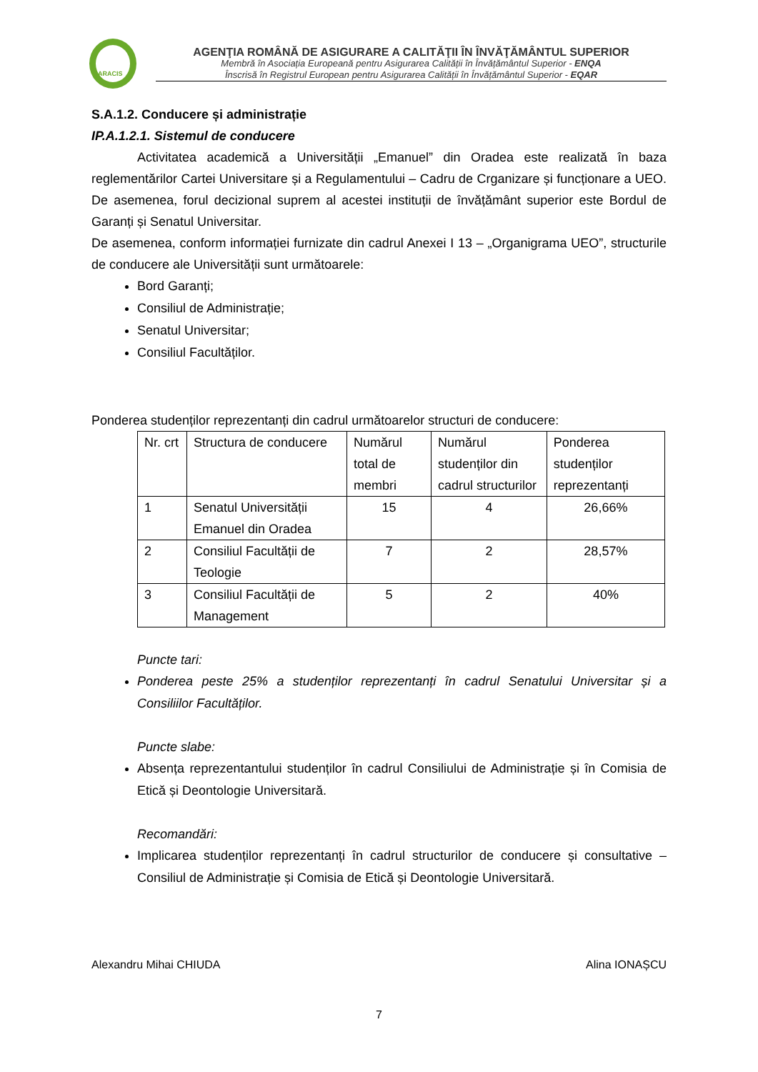ARACIS
AGENŢIA ROMÂNĂ DE ASIGURARE A CALITĂŢII ÎN ÎNVĂŢĂMÂNTUL SUPERIOR
Membră în Asociația Europeană pentru Asigurarea Calității în Învățământul Superior - ENQA
Înscrisă în Registrul European pentru Asigurarea Calității în Învățământul Superior - EQAR
S.A.1.2. Conducere și administrație
IP.A.1.2.1. Sistemul de conducere
Activitatea academică a Universității „Emanuel” din Oradea este realizată în baza reglementărilor Cartei Universitare și a Regulamentului – Cadru de Crganizare și funcționare a UEO. De asemenea, forul decizional suprem al acestei instituții de învățământ superior este Bordul de Garanți și Senatul Universitar.
De asemenea, conform informației furnizate din cadrul Anexei I 13 – „Organigrama UEO”, structurile de conducere ale Universității sunt următoarele:
Bord Garanți;
Consiliul de Administrație;
Senatul Universitar;
Consiliul Facultăților.
Ponderea studenților reprezentanți din cadrul următoarelor structuri de conducere:
| Nr. crt | Structura de conducere | Numărul total de membri | Numărul studenților din cadrul structurilor | Ponderea studenților reprezentanți |
| 1 | Senatul Universității Emanuel din Oradea | 15 | 4 | 26,66% |
| 2 | Consiliul Facultății de Teologie | 7 | 2 | 28,57% |
| 3 | Consiliul Facultății de Management | 5 | 2 | 40% |
Puncte tari:
Ponderea peste 25% a studenților reprezentanți în cadrul Senatului Universitar și a Consiliilor Facultăților.
Puncte slabe:
Absența reprezentantului studenților în cadrul Consiliului de Administrație și în Comisia de Etică și Deontologie Universitară.
Recomandări:
Implicarea studenților reprezentanți în cadrul structurilor de conducere și consultative – Consiliul de Administrație și Comisia de Etică și Deontologie Universitară.
Alexandru Mihai CHIUDA Alina IONAȘCU
7